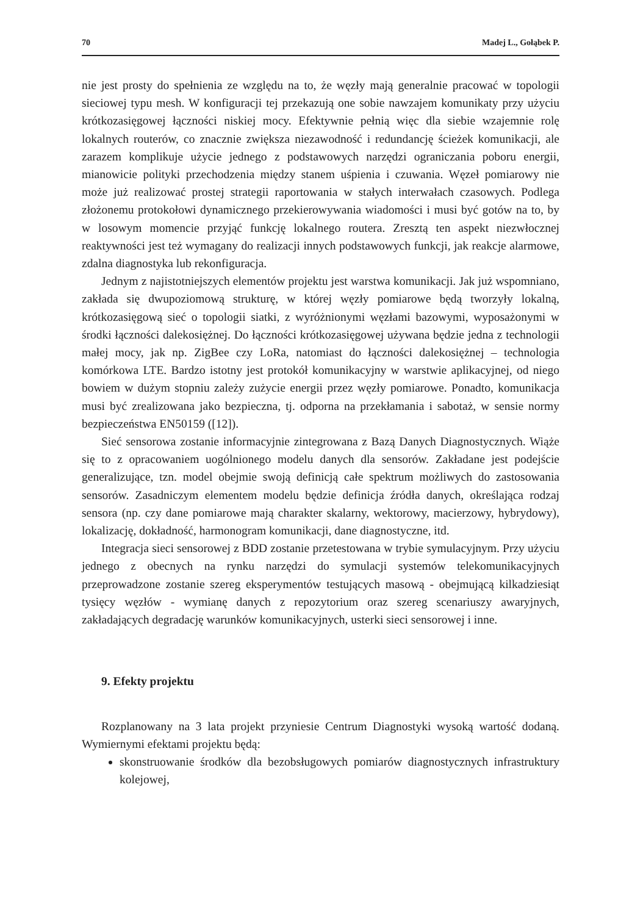70 Madej L., Gołąbek P.
nie jest prosty do spełnienia ze względu na to, że węzły mają generalnie pracować w topologii sieciowej typu mesh. W konfiguracji tej przekazują one sobie nawzajem komunikaty przy użyciu krótkozasięgowej łączności niskiej mocy. Efektywnie pełnią więc dla siebie wzajemnie rolę lokalnych routerów, co znacznie zwiększa niezawodność i redundancję ścieżek komunikacji, ale zarazem komplikuje użycie jednego z podstawowych narzędzi ograniczania poboru energii, mianowicie polityki przechodzenia między stanem uśpienia i czuwania. Węzeł pomiarowy nie może już realizować prostej strategii raportowania w stałych interwałach czasowych. Podlega złożonemu protokołowi dynamicznego przekierowywania wiadomości i musi być gotów na to, by w losowym momencie przyjąć funkcję lokalnego routera. Zresztą ten aspekt niezwłocznej reaktywności jest też wymagany do realizacji innych podstawowych funkcji, jak reakcje alarmowe, zdalna diagnostyka lub rekonfiguracja.
Jednym z najistotniejszych elementów projektu jest warstwa komunikacji. Jak już wspomniano, zakłada się dwupoziomową strukturę, w której węzły pomiarowe będą tworzyły lokalną, krótkozasięgową sieć o topologii siatki, z wyróżnionymi węzłami bazowymi, wyposażonymi w środki łączności dalekosiężnej. Do łączności krótkozasięgowej używana będzie jedna z technologii małej mocy, jak np. ZigBee czy LoRa, natomiast do łączności dalekosiężnej – technologia komórkowa LTE. Bardzo istotny jest protokół komunikacyjny w warstwie aplikacyjnej, od niego bowiem w dużym stopniu zależy zużycie energii przez węzły pomiarowe. Ponadto, komunikacja musi być zrealizowana jako bezpieczna, tj. odporna na przekłamania i sabotaż, w sensie normy bezpieczeństwa EN50159 ([12]).
Sieć sensorowa zostanie informacyjnie zintegrowana z Bazą Danych Diagnostycznych. Wiąże się to z opracowaniem uogólnionego modelu danych dla sensorów. Zakładane jest podejście generalizujące, tzn. model obejmie swoją definicją całe spektrum możliwych do zastosowania sensorów. Zasadniczym elementem modelu będzie definicja źródła danych, określająca rodzaj sensora (np. czy dane pomiarowe mają charakter skalarny, wektorowy, macierzowy, hybrydowy), lokalizację, dokładność, harmonogram komunikacji, dane diagnostyczne, itd.
Integracja sieci sensorowej z BDD zostanie przetestowana w trybie symulacyjnym. Przy użyciu jednego z obecnych na rynku narzędzi do symulacji systemów telekomunikacyjnych przeprowadzone zostanie szereg eksperymentów testujących masową - obejmującą kilkadziesiąt tysięcy węzłów - wymianę danych z repozytorium oraz szereg scenariuszy awaryjnych, zakładających degradację warunków komunikacyjnych, usterki sieci sensorowej i inne.
9. Efekty projektu
Rozplanowany na 3 lata projekt przyniesie Centrum Diagnostyki wysoką wartość dodaną. Wymiernymi efektami projektu będą:
skonstruowanie środków dla bezobsługowych pomiarów diagnostycznych infrastruktury kolejowej,